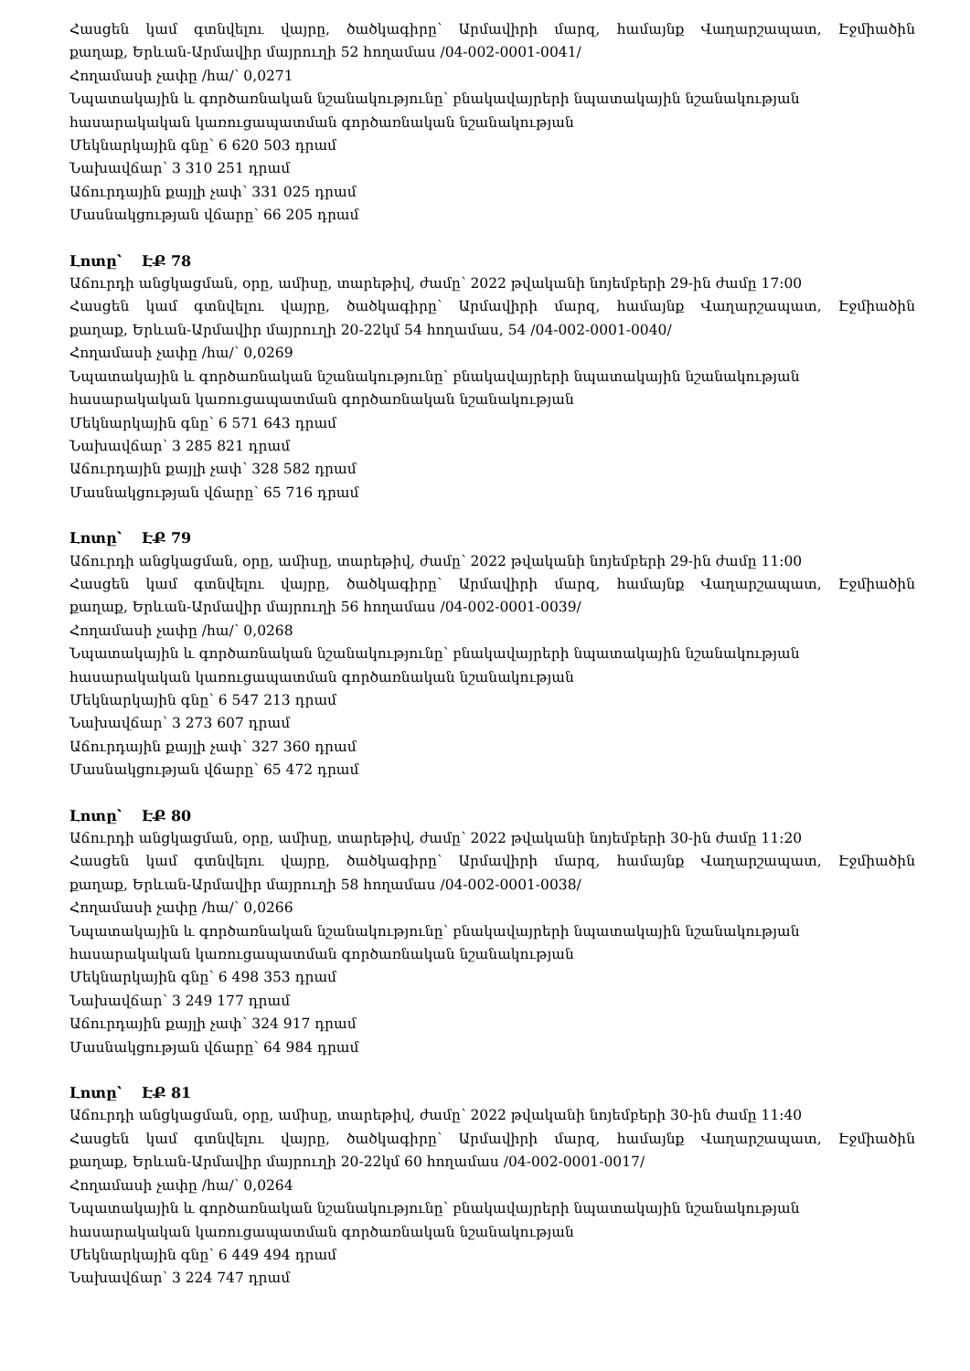Հասցեն կամ գտնվելու վայրը, ծածկագիրը՝ Արմավիրի մարզ, համայնք Վաղարշապատ, Էջմիածին
քաղաք, Երևան-Արմավիր մայրուղի 52 հողամաս /04-002-0001-0041/
Հողամասի չափը /հա/՝ 0,0271
Նպատակային և գործառնական նշանակությունը՝ բնակավայրերի նպատակային նշանակության
հասարակական կառուցապատման գործառնական նշանակության
Մեկնարկային գնը՝ 6 620 503 դրամ
Նախավճար՝ 3 310 251 դրամ
Աճուրդային քայլի չափ՝ 331 025 դրամ
Մասնակցության վճարը՝ 66 205 դրամ
Լոտը՝ ԷՔ 78
Աճուրդի անցկացման, օրը, ամիսը, տարեթիվ, ժամը՝ 2022 թվականի նոյեմբերի 29-ին ժամը 17:00
Հասցեն կամ գտնվելու վայրը, ծածկագիրը՝ Արմավիրի մարզ, համայնք Վաղարշապատ, Էջմիածին
քաղաք, Երևան-Արմավիր մայրուղի 20-22կմ 54 հողամաս, 54 /04-002-0001-0040/
Հողամասի չափը /հա/՝ 0,0269
Նպատակային և գործառնական նշանակությունը՝ բնակավայրերի նպատակային նշանակության
հասարակական կառուցապատման գործառնական նշանակության
Մեկնարկային գնը՝ 6 571 643 դրամ
Նախավճար՝ 3 285 821 դրամ
Աճուրդային քայլի չափ՝ 328 582 դրամ
Մասնակցության վճարը՝ 65 716 դրամ
Լոտը՝ ԷՔ 79
Աճուրդի անցկացման, օրը, ամիսը, տարեթիվ, ժամը՝ 2022 թվականի նոյեմբերի 29-ին ժամը 11:00
Հասցեն կամ գտնվելու վայրը, ծածկագիրը՝ Արմավիրի մարզ, համայնք Վաղարշապատ, Էջմիածին
քաղաք, Երևան-Արմավիր մայրուղի 56 հողամաս /04-002-0001-0039/
Հողամասի չափը /հա/՝ 0,0268
Նպատակային և գործառնական նշանակությունը՝ բնակավայրերի նպատակային նշանակության
հասարակական կառուցապատման գործառնական նշանակության
Մեկնարկային գնը՝ 6 547 213 դրամ
Նախավճար՝ 3 273 607 դրամ
Աճուրդային քայլի չափ՝ 327 360 դրամ
Մասնակցության վճարը՝ 65 472 դրամ
Լոտը՝ ԷՔ 80
Աճուրդի անցկացման, օրը, ամիսը, տարեթիվ, ժամը՝ 2022 թվականի նոյեմբերի 30-ին ժամը 11:20
Հասցեն կամ գտնվելու վայրը, ծածկագիրը՝ Արմավիրի մարզ, համայնք Վաղարշապատ, Էջմիածին
քաղաք, Երևան-Արմավիր մայրուղի 58 հողամաս /04-002-0001-0038/
Հողամասի չափը /հա/՝ 0,0266
Նպատակային և գործառնական նշանակությունը՝ բնակավայրերի նպատակային նշանակության
հասարակական կառուցապատման գործառնական նշանակության
Մեկնարկային գնը՝ 6 498 353 դրամ
Նախավճար՝ 3 249 177 դրամ
Աճուրդային քայլի չափ՝ 324 917 դրամ
Մասնակցության վճարը՝ 64 984 դրամ
Լոտը՝ ԷՔ 81
Աճուրդի անցկացման, օրը, ամիսը, տարեթիվ, ժամը՝ 2022 թվականի նոյեմբերի 30-ին ժամը 11:40
Հասցեն կամ գտնվելու վայրը, ծածկագիրը՝ Արմավիրի մարզ, համայնք Վաղարշապատ, Էջմիածին
քաղաք, Երևան-Արմավիր մայրուղի 20-22կմ 60 հողամաս /04-002-0001-0017/
Հողամասի չափը /հա/՝ 0,0264
Նպատակային և գործառնական նշանակությունը՝ բնակավայրերի նպատակային նշանակության
հասարակական կառուցապատման գործառնական նշանակության
Մեկնարկային գնը՝ 6 449 494 դրամ
Նախավճար՝ 3 224 747 դրամ